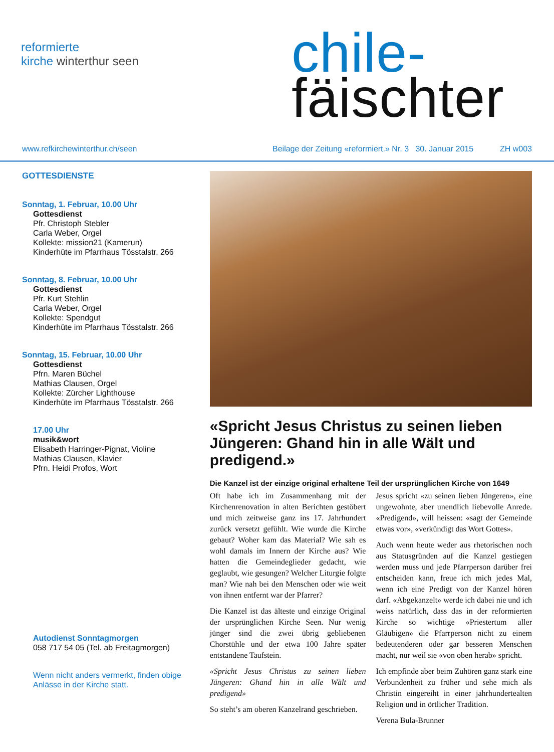reformierte
kirche winterthur seen
chile-
fäischter
www.refkirchewinterthur.ch/seen Beilage der Zeitung «reformiert.» Nr. 3 30. Januar 2015
ZH w003
GOTTESDIENSTE
Sonntag, 1. Februar, 10.00 Uhr
Gottesdienst
Pfr. Christoph Stebler
Carla Weber, Orgel
Kollekte: mission21 (Kamerun)
Kinderhüte im Pfarrhaus Tösstalstr. 266
Sonntag, 8. Februar, 10.00 Uhr
Gottesdienst
Pfr. Kurt Stehlin
Carla Weber, Orgel
Kollekte: Spendgut
Kinderhüte im Pfarrhaus Tösstalstr. 266
Sonntag, 15. Februar, 10.00 Uhr
Gottesdienst
Pfrn. Maren Büchel
Mathias Clausen, Orgel
Kollekte: Zürcher Lighthouse
Kinderhüte im Pfarrhaus Tösstalstr. 266
17.00 Uhr
musik&wort
Elisabeth Harringer-Pignat, Violine
Mathias Clausen, Klavier
Pfrn. Heidi Profos, Wort
Autodienst Sonntagmorgen
058 717 54 05 (Tel. ab Freitagmorgen)
Wenn nicht anders vermerkt, finden obige Anlässe in der Kirche statt.
«Spricht Jesus Christus zu seinen lieben Jüngeren: Ghand hin in alle Wält und predigend.»
Die Kanzel ist der einzige original erhaltene Teil der ursprünglichen Kirche von 1649
Oft habe ich im Zusammenhang mit der Kirchenrenovation in alten Berichten gestöbert und mich zeitweise ganz ins 17. Jahrhundert zurück versetzt gefühlt. Wie wurde die Kirche gebaut? Woher kam das Material? Wie sah es wohl damals im Innern der Kirche aus? Wie hatten die Gemeindeglieder gedacht, wie geglaubt, wie gesungen? Welcher Liturgie folgte man? Wie nah bei den Menschen oder wie weit von ihnen entfernt war der Pfarrer?
Die Kanzel ist das älteste und einzige Original der ursprünglichen Kirche Seen. Nur wenig jünger sind die zwei übrig gebliebenen Chorstühle und der etwa 100 Jahre später entstandene Taufstein.
«Spricht Jesus Christus zu seinen lieben Jüngeren: Ghand hin in alle Wält und predigend»
So steht’s am oberen Kanzelrand geschrieben.
Jesus spricht «zu seinen lieben Jüngeren», eine ungewohnte, aber unendlich liebevolle Anrede. «Predigend», will heissen: «sagt der Gemeinde etwas vor», «verkündigt das Wort Gottes».
Auch wenn heute weder aus rhetorischen noch aus Statusgründen auf die Kanzel gestiegen werden muss und jede Pfarrperson darüber frei entscheiden kann, freue ich mich jedes Mal, wenn ich eine Predigt von der Kanzel hören darf. «Abgekanzelt» werde ich dabei nie und ich weiss natürlich, dass das in der reformierten Kirche so wichtige «Priestertum aller Gläubigen» die Pfarrperson nicht zu einem bedeutenderen oder gar besseren Menschen macht, nur weil sie «von oben herab» spricht.
Ich empfinde aber beim Zuhören ganz stark eine Verbundenheit zu früher und sehe mich als Christin eingereiht in einer jahrhundertealten Religion und in örtlicher Tradition.
Verena Bula-Brunner